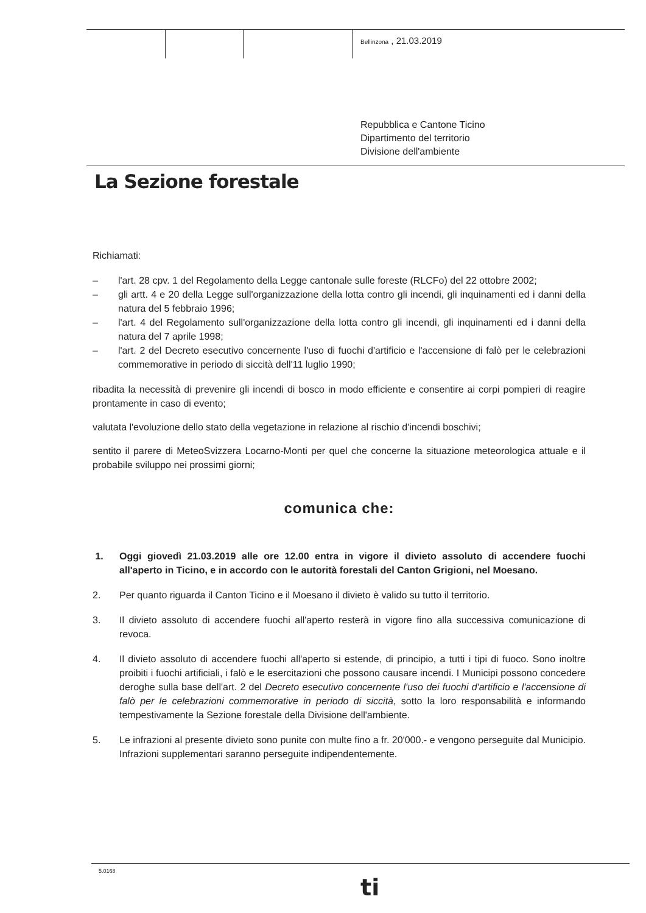Bellinzona , 21.03.2019
Repubblica e Cantone Ticino
Dipartimento del territorio
Divisione dell'ambiente
La Sezione forestale
Richiamati:
– l'art. 28 cpv. 1 del Regolamento della Legge cantonale sulle foreste (RLCFo) del 22 ottobre 2002;
– gli artt. 4 e 20 della Legge sull'organizzazione della lotta contro gli incendi, gli inquinamenti ed i danni della natura del 5 febbraio 1996;
– l'art. 4 del Regolamento sull'organizzazione della lotta contro gli incendi, gli inquinamenti ed i danni della natura del 7 aprile 1998;
– l'art. 2 del Decreto esecutivo concernente l'uso di fuochi d'artificio e l'accensione di falò per le celebrazioni commemorative in periodo di siccità dell'11 luglio 1990;
ribadita la necessità di prevenire gli incendi di bosco in modo efficiente e consentire ai corpi pompieri di reagire prontamente in caso di evento;
valutata l'evoluzione dello stato della vegetazione in relazione al rischio d'incendi boschivi;
sentito il parere di MeteoSvizzera Locarno-Monti per quel che concerne la situazione meteorologica attuale e il probabile sviluppo nei prossimi giorni;
comunica che:
1. Oggi giovedì 21.03.2019 alle ore 12.00 entra in vigore il divieto assoluto di accendere fuochi all'aperto in Ticino, e in accordo con le autorità forestali del Canton Grigioni, nel Moesano.
2. Per quanto riguarda il Canton Ticino e il Moesano il divieto è valido su tutto il territorio.
3. Il divieto assoluto di accendere fuochi all'aperto resterà in vigore fino alla successiva comunicazione di revoca.
4. Il divieto assoluto di accendere fuochi all'aperto si estende, di principio, a tutti i tipi di fuoco. Sono inoltre proibiti i fuochi artificiali, i falò e le esercitazioni che possono causare incendi. I Municipi possono concedere deroghe sulla base dell'art. 2 del Decreto esecutivo concernente l'uso dei fuochi d'artificio e l'accensione di falò per le celebrazioni commemorative in periodo di siccità, sotto la loro responsabilità e informando tempestivamente la Sezione forestale della Divisione dell'ambiente.
5. Le infrazioni al presente divieto sono punite con multe fino a fr. 20'000.- e vengono perseguite dal Municipio. Infrazioni supplementari saranno perseguite indipendentemente.
5.0168
ti